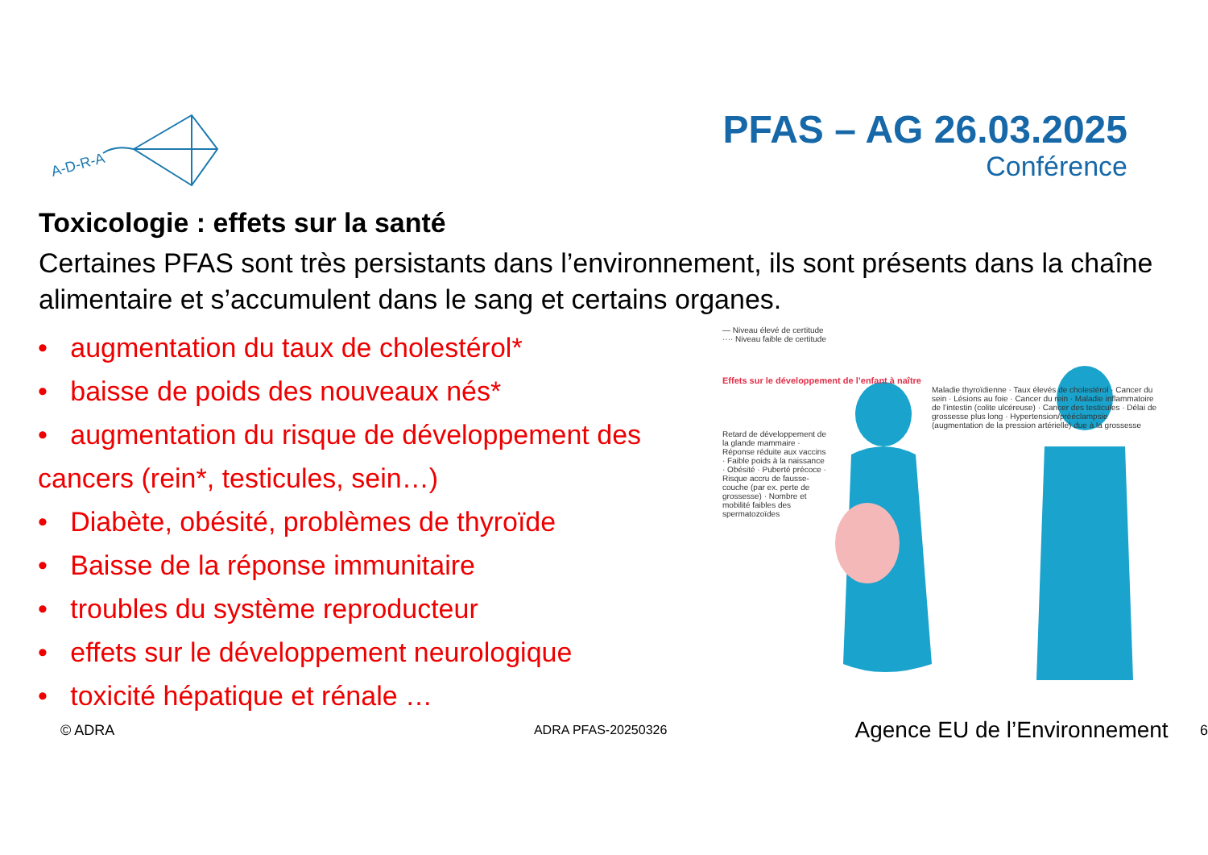A-D-R-A
PFAS – AG 26.03.2025
Conférence
Toxicologie : effets sur la santé
Certaines PFAS sont très persistants dans l’environnement, ils sont présents dans la chaîne alimentaire et s’accumulent dans le sang et certains organes.
• augmentation du taux de cholestérol*
• baisse de poids des nouveaux nés*
• augmentation du risque de développement des cancers (rein*, testicules, sein…)
• Diabète, obésité, problèmes de thyroïde
• Baisse de la réponse immunitaire
• troubles du système reproducteur
• effets sur le développement neurologique
• toxicité hépatique et rénale …
— Niveau élevé de certitude
···· Niveau faible de certitude
Effets sur le développement de l’enfant à naître
Maladie thyroïdienne · Taux élevés de cholestérol · Cancer du sein · Lésions au foie · Cancer du rein · Maladie inflammatoire de l’intestin (colite ulcéreuse) · Cancer des testicules · Délai de grossesse plus long · Hypertension/prééclampsie (augmentation de la pression artérielle) due à la grossesse
Retard de développement de la glande mammaire · Réponse réduite aux vaccins · Faible poids à la naissance · Obésité · Puberté précoce · Risque accru de fausse-couche (par ex. perte de grossesse) · Nombre et mobilité faibles des spermatozoïdes
© ADRA ADRA PFAS-20250326 Agence EU de l’Environnement 6